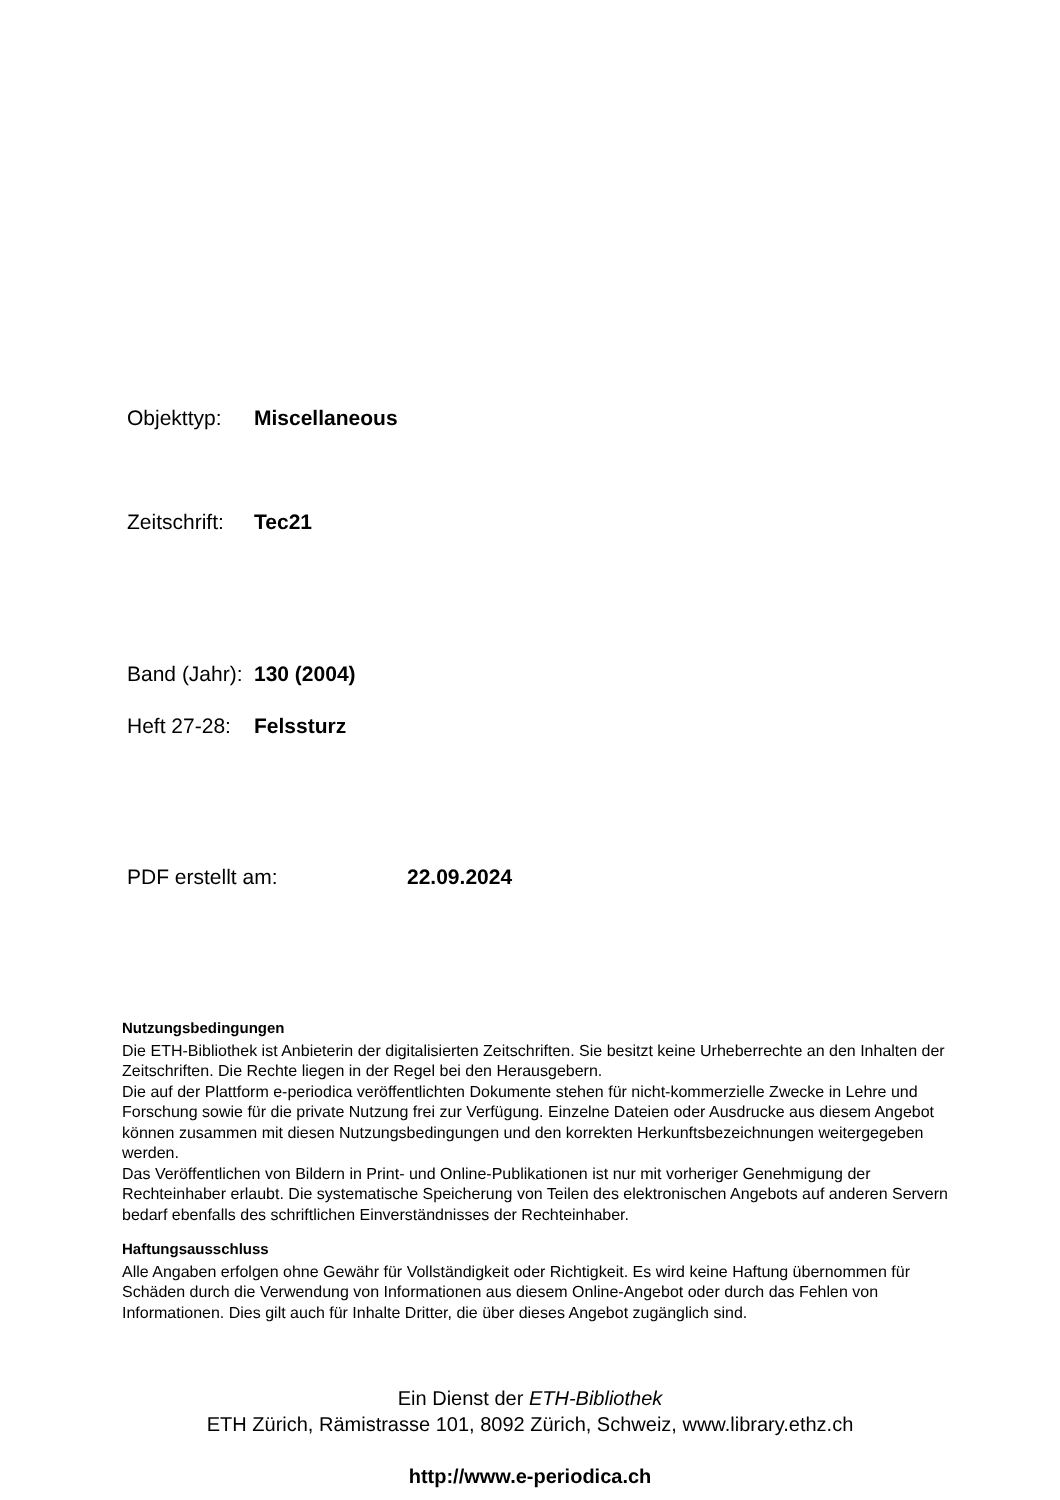Objekttyp: Miscellaneous
Zeitschrift: Tec21
Band (Jahr): 130 (2004)
Heft 27-28: Felssturz
PDF erstellt am: 22.09.2024
Nutzungsbedingungen
Die ETH-Bibliothek ist Anbieterin der digitalisierten Zeitschriften. Sie besitzt keine Urheberrechte an den Inhalten der Zeitschriften. Die Rechte liegen in der Regel bei den Herausgebern.
Die auf der Plattform e-periodica veröffentlichten Dokumente stehen für nicht-kommerzielle Zwecke in Lehre und Forschung sowie für die private Nutzung frei zur Verfügung. Einzelne Dateien oder Ausdrucke aus diesem Angebot können zusammen mit diesen Nutzungsbedingungen und den korrekten Herkunftsbezeichnungen weitergegeben werden.
Das Veröffentlichen von Bildern in Print- und Online-Publikationen ist nur mit vorheriger Genehmigung der Rechteinhaber erlaubt. Die systematische Speicherung von Teilen des elektronischen Angebots auf anderen Servern bedarf ebenfalls des schriftlichen Einverständnisses der Rechteinhaber.
Haftungsausschluss
Alle Angaben erfolgen ohne Gewähr für Vollständigkeit oder Richtigkeit. Es wird keine Haftung übernommen für Schäden durch die Verwendung von Informationen aus diesem Online-Angebot oder durch das Fehlen von Informationen. Dies gilt auch für Inhalte Dritter, die über dieses Angebot zugänglich sind.
Ein Dienst der ETH-Bibliothek
ETH Zürich, Rämistrasse 101, 8092 Zürich, Schweiz, www.library.ethz.ch
http://www.e-periodica.ch